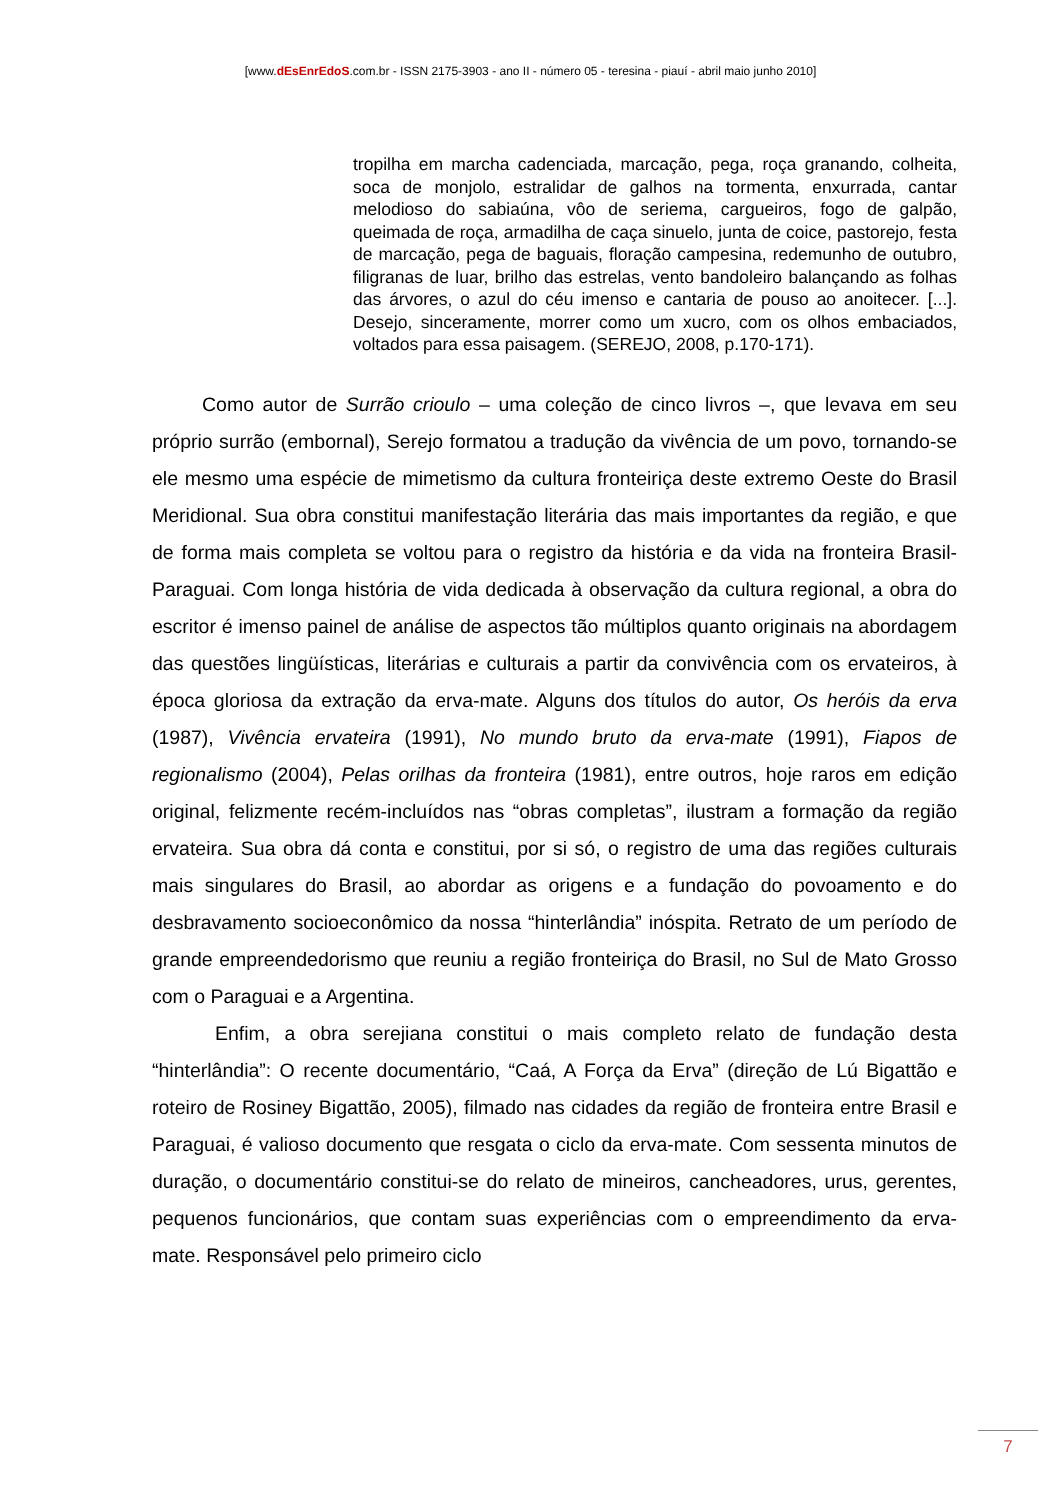[www.dEsEnrEdoS.com.br - ISSN 2175-3903 - ano II - número 05 - teresina - piauí - abril maio junho 2010]
tropilha em marcha cadenciada, marcação, pega, roça granando, colheita, soca de monjolo, estralidar de galhos na tormenta, enxurrada, cantar melodioso do sabiaúna, vôo de seriema, cargueiros, fogo de galpão, queimada de roça, armadilha de caça sinuelo, junta de coice, pastorejo, festa de marcação, pega de baguais, floração campesina, redemunho de outubro, filigranas de luar, brilho das estrelas, vento bandoleiro balançando as folhas das árvores, o azul do céu imenso e cantaria de pouso ao anoitecer. [...]. Desejo, sinceramente, morrer como um xucro, com os olhos embaciados, voltados para essa paisagem. (SEREJO, 2008, p.170-171).
Como autor de Surrão crioulo – uma coleção de cinco livros –, que levava em seu próprio surrão (embornal), Serejo formatou a tradução da vivência de um povo, tornando-se ele mesmo uma espécie de mimetismo da cultura fronteiriça deste extremo Oeste do Brasil Meridional. Sua obra constitui manifestação literária das mais importantes da região, e que de forma mais completa se voltou para o registro da história e da vida na fronteira Brasil-Paraguai. Com longa história de vida dedicada à observação da cultura regional, a obra do escritor é imenso painel de análise de aspectos tão múltiplos quanto originais na abordagem das questões lingüísticas, literárias e culturais a partir da convivência com os ervateiros, à época gloriosa da extração da erva-mate. Alguns dos títulos do autor, Os heróis da erva (1987), Vivência ervateira (1991), No mundo bruto da erva-mate (1991), Fiapos de regionalismo (2004), Pelas orilhas da fronteira (1981), entre outros, hoje raros em edição original, felizmente recém-incluídos nas “obras completas”, ilustram a formação da região ervateira. Sua obra dá conta e constitui, por si só, o registro de uma das regiões culturais mais singulares do Brasil, ao abordar as origens e a fundação do povoamento e do desbravamento socioeconômico da nossa “hinterlândia” inóspita. Retrato de um período de grande empreendedorismo que reuniu a região fronteiriça do Brasil, no Sul de Mato Grosso com o Paraguai e a Argentina.
Enfim, a obra serejiana constitui o mais completo relato de fundação desta “hinterlândia”: O recente documentário, “Caá, A Força da Erva” (direção de Lú Bigattão e roteiro de Rosiney Bigattão, 2005), filmado nas cidades da região de fronteira entre Brasil e Paraguai, é valioso documento que resgata o ciclo da erva-mate. Com sessenta minutos de duração, o documentário constitui-se do relato de mineiros, cancheadores, urus, gerentes, pequenos funcionários, que contam suas experiências com o empreendimento da erva-mate. Responsável pelo primeiro ciclo
7